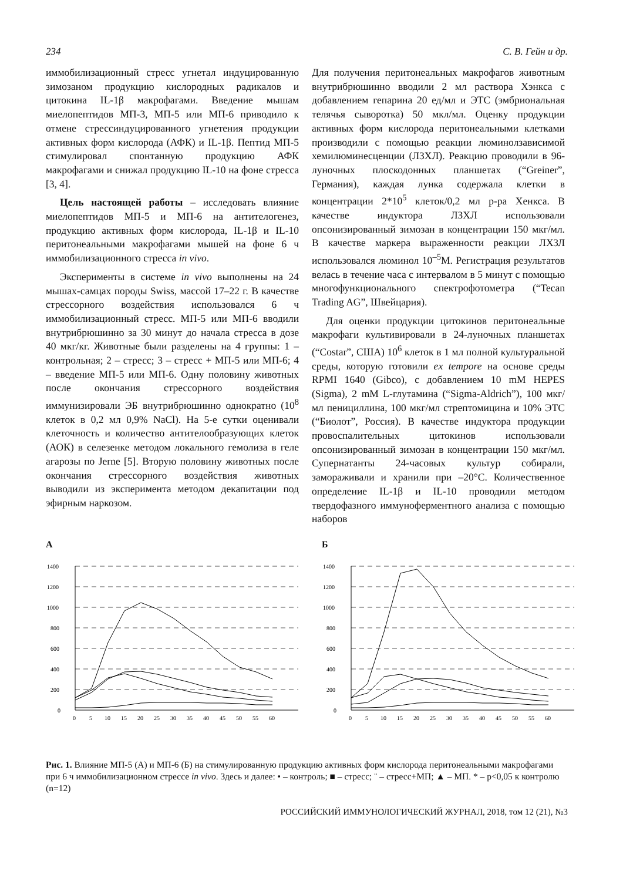234 С. В. Гейн и др.
иммобилизационный стресс угнетал индуцированную зимозаном продукцию кислородных радикалов и цитокина IL-1β макрофагами. Введение мышам миелопептидов МП-3, МП-5 или МП-6 приводило к отмене стрессиндуцированного угнетения продукции активных форм кислорода (АФК) и IL-1β. Пептид МП-5 стимулировал спонтанную продукцию АФК макрофагами и снижал продукцию IL-10 на фоне стресса [3, 4].
Цель настоящей работы – исследовать влияние миелопептидов МП-5 и МП-6 на антителогенез, продукцию активных форм кислорода, IL-1β и IL-10 перитонеальными макрофагами мышей на фоне 6 ч иммобилизационного стресса in vivo.
Эксперименты в системе in vivo выполнены на 24 мышах-самцах породы Swiss, массой 17–22 г. В качестве стрессорного воздействия использовался 6 ч иммобилизационный стресс. МП-5 или МП-6 вводили внутрибрюшинно за 30 минут до начала стресса в дозе 40 мкг/кг. Животные были разделены на 4 группы: 1 – контрольная; 2 – стресс; 3 – стресс + МП-5 или МП-6; 4 – введение МП-5 или МП-6. Одну половину животных после окончания стрессорного воздействия иммунизировали ЭБ внутрибрюшинно однократно (10<sup>8</sup> клеток в 0,2 мл 0,9% NaCl). На 5-е сутки оценивали клеточность и количество антителообразующих клеток (АОК) в селезенке методом локального гемолиза в геле агарозы по Jerne [5]. Вторую половину животных после окончания стрессорного воздействия животных выводили из эксперимента методом декапитации под эфирным наркозом.
Для получения перитонеальных макрофагов животным внутрибрюшинно вводили 2 мл раствора Хэнкса с добавлением гепарина 20 ед/мл и ЭТС (эмбриональная телячья сыворотка) 50 мкл/мл. Оценку продукции активных форм кислорода перитонеальными клетками производили с помощью реакции люминолзависимой хемилюминесценции (ЛЗХЛ). Реакцию проводили в 96-луночных плоскодонных планшетах (“Greiner”, Германия), каждая лунка содержала клетки в концентрации 2*10<sup>5</sup> клеток/0,2 мл р-ра Хенкса. В качестве индуктора ЛЗХЛ использовали опсонизированный зимозан в концентрации 150 мкг/мл. В качестве маркера выраженности реакции ЛХЗЛ использовался люминол 10<sup>–5</sup>М. Регистрация результатов велась в течение часа с интервалом в 5 минут с помощью многофункционального спектрофотометра (“Tecan Trading AG”, Швейцария).
Для оценки продукции цитокинов перитонеальные макрофаги культивировали в 24-луночных планшетах (“Costar”, США) 10<sup>6</sup> клеток в 1 мл полной культуральной среды, которую готовили ex tempore на основе среды RPMI 1640 (Gibco), с добавлением 10 mM HEPES (Sigma), 2 mM L-глутамина (“Sigma-Aldrich”), 100 мкг/мл пенициллина, 100 мкг/мл стрептомицина и 10% ЭТС (“Биолот”, Россия). В качестве индуктора продукции провоспалительных цитокинов использовали опсонизированный зимозан в концентрации 150 мкг/мл. Супернатанты 24-часовых культур собирали, замораживали и хранили при –20°С. Количественное определение IL-1β и IL-10 проводили методом твердофазного иммуноферментного анализа с помощью наборов
А
1400
1200
1000
800
600
400
200
0
0
5
10
15
20
25
30
35
40
45
50
55
60
Б
1400
1200
1000
800
600
400
200
0
0
5
10
15
20
25
30
35
40
45
50
55
60
Рис. 1. Влияние МП-5 (А) и МП-6 (Б) на стимулированную продукцию активных форм кислорода перитонеальными макрофагами при 6 ч иммобилизационном стрессе in vivo. Здесь и далее: • – контроль; ■ – стресс; ¨ – стресс+МП; ▲ – МП. * – p<0,05 к контролю (n=12)
РОССИЙСКИЙ ИММУНОЛОГИЧЕСКИЙ ЖУРНАЛ, 2018, том 12 (21), №3